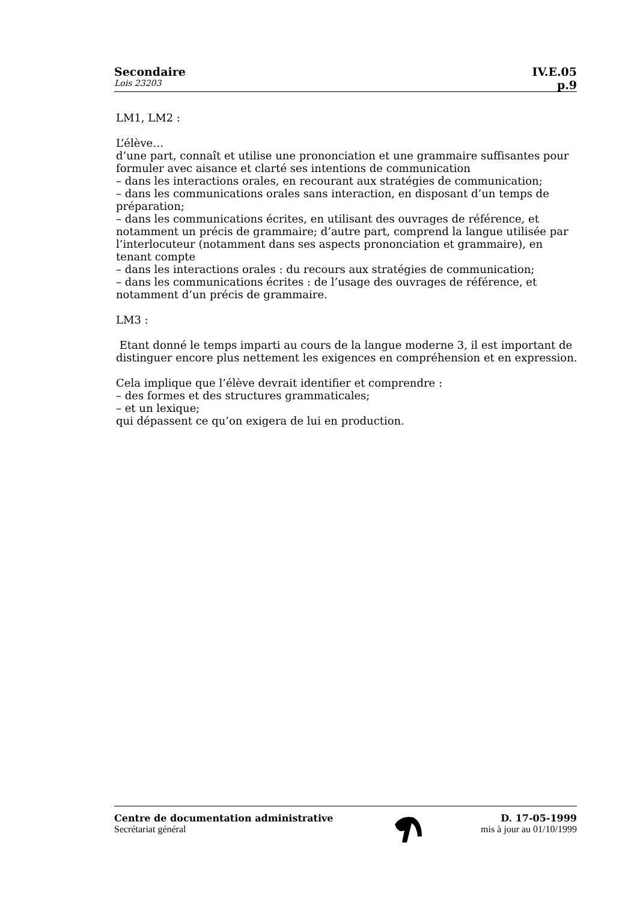Secondaire IV.E.05
Lois 23203 p.9
LM1, LM2 :
L’élève…
d’une part, connaît et utilise une prononciation et une grammaire suffisantes pour formuler avec aisance et clarté ses intentions de communication
– dans les interactions orales, en recourant aux stratégies de communication;
– dans les communications orales sans interaction, en disposant d’un temps de préparation;
– dans les communications écrites, en utilisant des ouvrages de référence, et notamment un précis de grammaire; d’autre part, comprend la langue utilisée par l’interlocuteur (notamment dans ses aspects prononciation et grammaire), en tenant compte
– dans les interactions orales : du recours aux stratégies de communication;
– dans les communications écrites : de l’usage des ouvrages de référence, et notamment d’un précis de grammaire.
LM3 :
Etant donné le temps imparti au cours de la langue moderne 3, il est important de distinguer encore plus nettement les exigences en compréhension et en expression.
Cela implique que l’élève devrait identifier et comprendre :
– des formes et des structures grammaticales;
– et un lexique;
qui dépassent ce qu’on exigera de lui en production.
Centre de documentation administrative
Secrétariat général
D. 17-05-1999
mis à jour au 01/10/1999